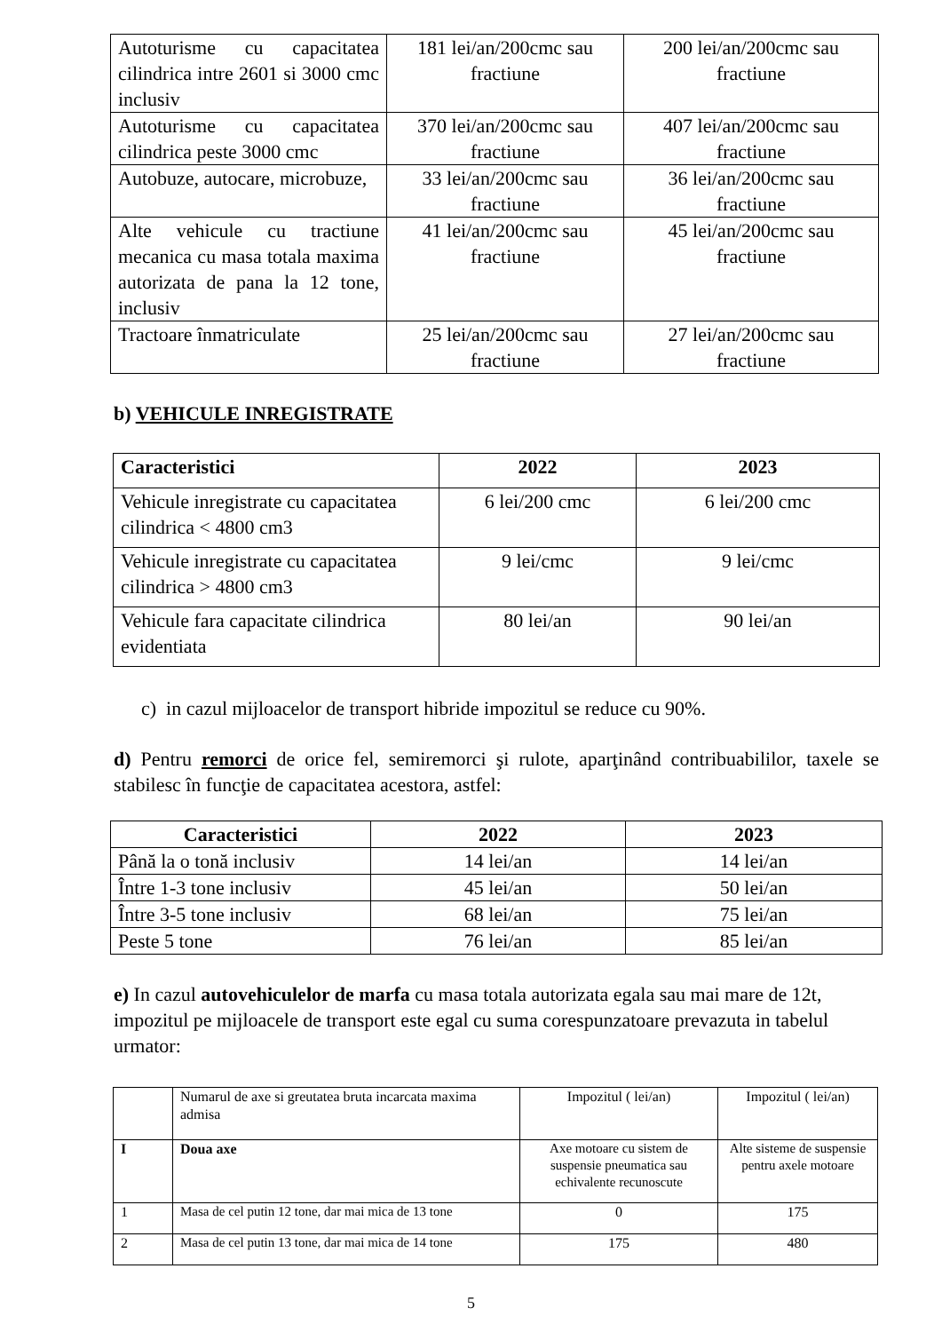| Autoturisme cu capacitatea cilindrica intre 2601 si 3000 cmc inclusiv | 181 lei/an/200cmc sau fractiune | 200 lei/an/200cmc sau fractiune |
| Autoturisme cu capacitatea cilindrica peste 3000 cmc | 370 lei/an/200cmc sau fractiune | 407 lei/an/200cmc sau fractiune |
| Autobuze, autocare, microbuze, | 33 lei/an/200cmc sau fractiune | 36 lei/an/200cmc sau fractiune |
| Alte vehicule cu tractiune mecanica cu masa totala maxima autorizata de pana la 12 tone, inclusiv | 41 lei/an/200cmc sau fractiune | 45 lei/an/200cmc sau fractiune |
| Tractoare înmatriculate | 25 lei/an/200cmc sau fractiune | 27 lei/an/200cmc sau fractiune |
b) VEHICULE INREGISTRATE
| Caracteristici | 2022 | 2023 |
| --- | --- | --- |
| Vehicule inregistrate cu capacitatea cilindrica < 4800 cm3 | 6 lei/200 cmc | 6 lei/200 cmc |
| Vehicule inregistrate cu capacitatea cilindrica > 4800 cm3 | 9 lei/cmc | 9 lei/cmc |
| Vehicule fara capacitate cilindrica evidentiata | 80 lei/an | 90 lei/an |
c) in cazul mijloacelor de transport hibride impozitul se reduce cu 90%.
d) Pentru remorci de orice fel, semiremorci şi rulote, aparţinând contribuabililor, taxele se stabilesc în funcţie de capacitatea acestora, astfel:
| Caracteristici | 2022 | 2023 |
| --- | --- | --- |
| Până la o tonă inclusiv | 14 lei/an | 14 lei/an |
| Între 1-3 tone inclusiv | 45 lei/an | 50 lei/an |
| Între 3-5 tone inclusiv | 68 lei/an | 75 lei/an |
| Peste 5 tone | 76 lei/an | 85 lei/an |
e) In cazul autovehiculelor de marfa cu masa totala autorizata egala sau mai mare de 12t, impozitul pe mijloacele de transport este egal cu suma corespunzatoare prevazuta in tabelul urmator:
| | Numarul de axe si greutatea bruta incarcata maxima admisa | Impozitul ( lei/an) | Impozitul ( lei/an) |
| I | Doua axe | Axe motoare cu sistem de suspensie pneumatica sau echivalente recunoscute | Alte sisteme de suspensie pentru axele motoare |
| 1 | Masa de cel putin 12 tone, dar mai mica de 13 tone | 0 | 175 |
| 2 | Masa de cel putin 13 tone, dar mai mica de 14 tone | 175 | 480 |
5